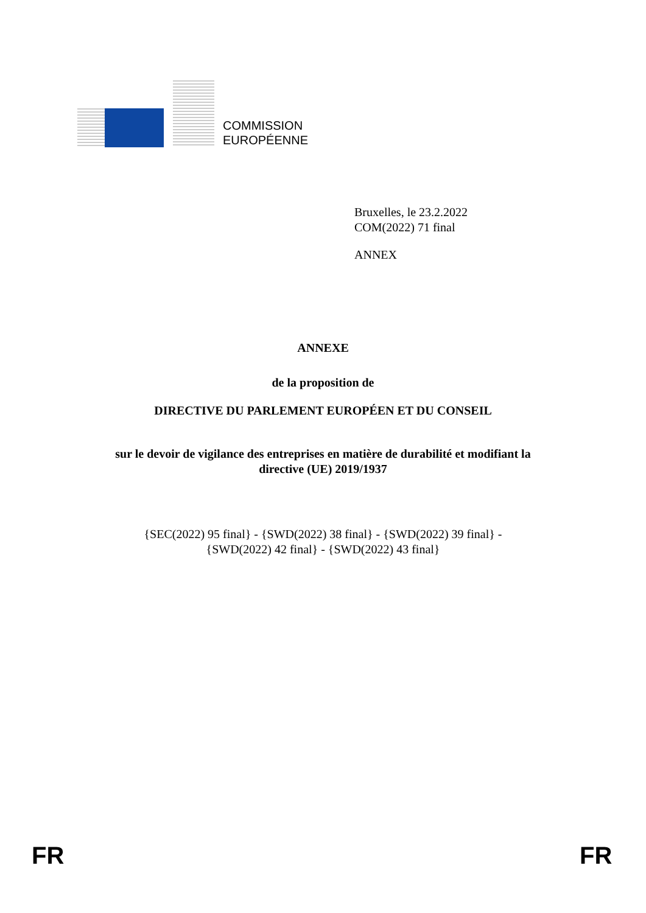COMMISSION
EUROPÉENNE
Bruxelles, le 23.2.2022
COM(2022) 71 final
ANNEX
ANNEXE
de la proposition de
DIRECTIVE DU PARLEMENT EUROPÉEN ET DU CONSEIL
sur le devoir de vigilance des entreprises en matière de durabilité et modifiant la
directive (UE) 2019/1937
{SEC(2022) 95 final} - {SWD(2022) 38 final} - {SWD(2022) 39 final} -
{SWD(2022) 42 final} - {SWD(2022) 43 final}
FR FR